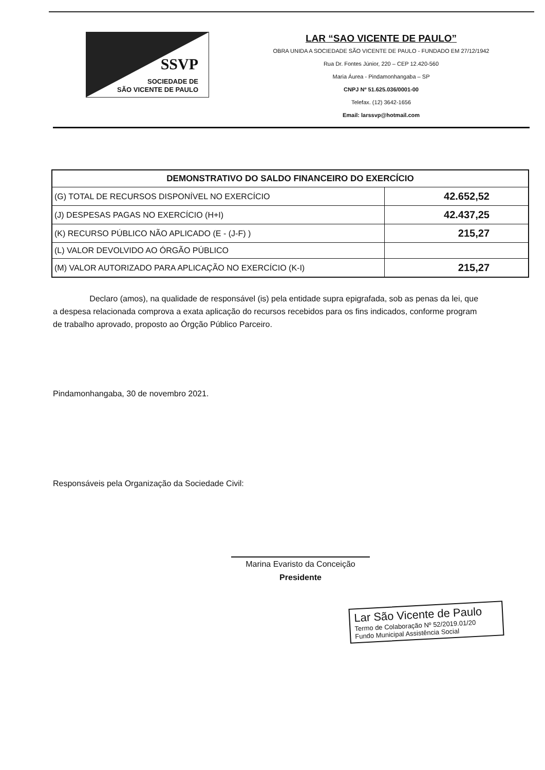SSVP
SOCIEDADE DE
SÃO VICENTE DE PAULO
LAR “SAO VICENTE DE PAULO”
OBRA UNIDA A SOCIEDADE SÃO VICENTE DE PAULO - FUNDADO EM 27/12/1942
Rua Dr. Fontes Júnior, 220 – CEP 12.420-560
Maria Áurea - Pindamonhangaba – SP
CNPJ Nº 51.625.036/0001-00
Telefax. (12) 3642-1656
Email: larssvp@hotmail.com
| DEMONSTRATIVO DO SALDO FINANCEIRO DO EXERCÍCIO | |
| --- | --- |
| (G) TOTAL DE RECURSOS DISPONÍVEL NO EXERCÍCIO | 42.652,52 |
| (J) DESPESAS PAGAS NO EXERCÍCIO (H+I) | 42.437,25 |
| (K) RECURSO PÚBLICO NÃO APLICADO (E - (J-F) ) | 215,27 |
| (L) VALOR DEVOLVIDO AO ÓRGÃO PÚBLICO | |
| (M) VALOR AUTORIZADO PARA APLICAÇÃO NO EXERCÍCIO (K-I) | 215,27 |
Declaro (amos), na qualidade de responsável (is) pela entidade supra epigrafada, sob as penas da lei, que a despesa relacionada comprova a exata aplicação do recursos recebidos para os fins indicados, conforme program de trabalho aprovado, proposto ao Órgção Público Parceiro.
Pindamonhangaba, 30 de novembro 2021.
Responsáveis pela Organização da Sociedade Civil:
Marina Evaristo da Conceição
Presidente
Lar São Vicente de Paulo
Termo de Colaboração Nº 52/2019.01/20
Fundo Municipal Assistência Social